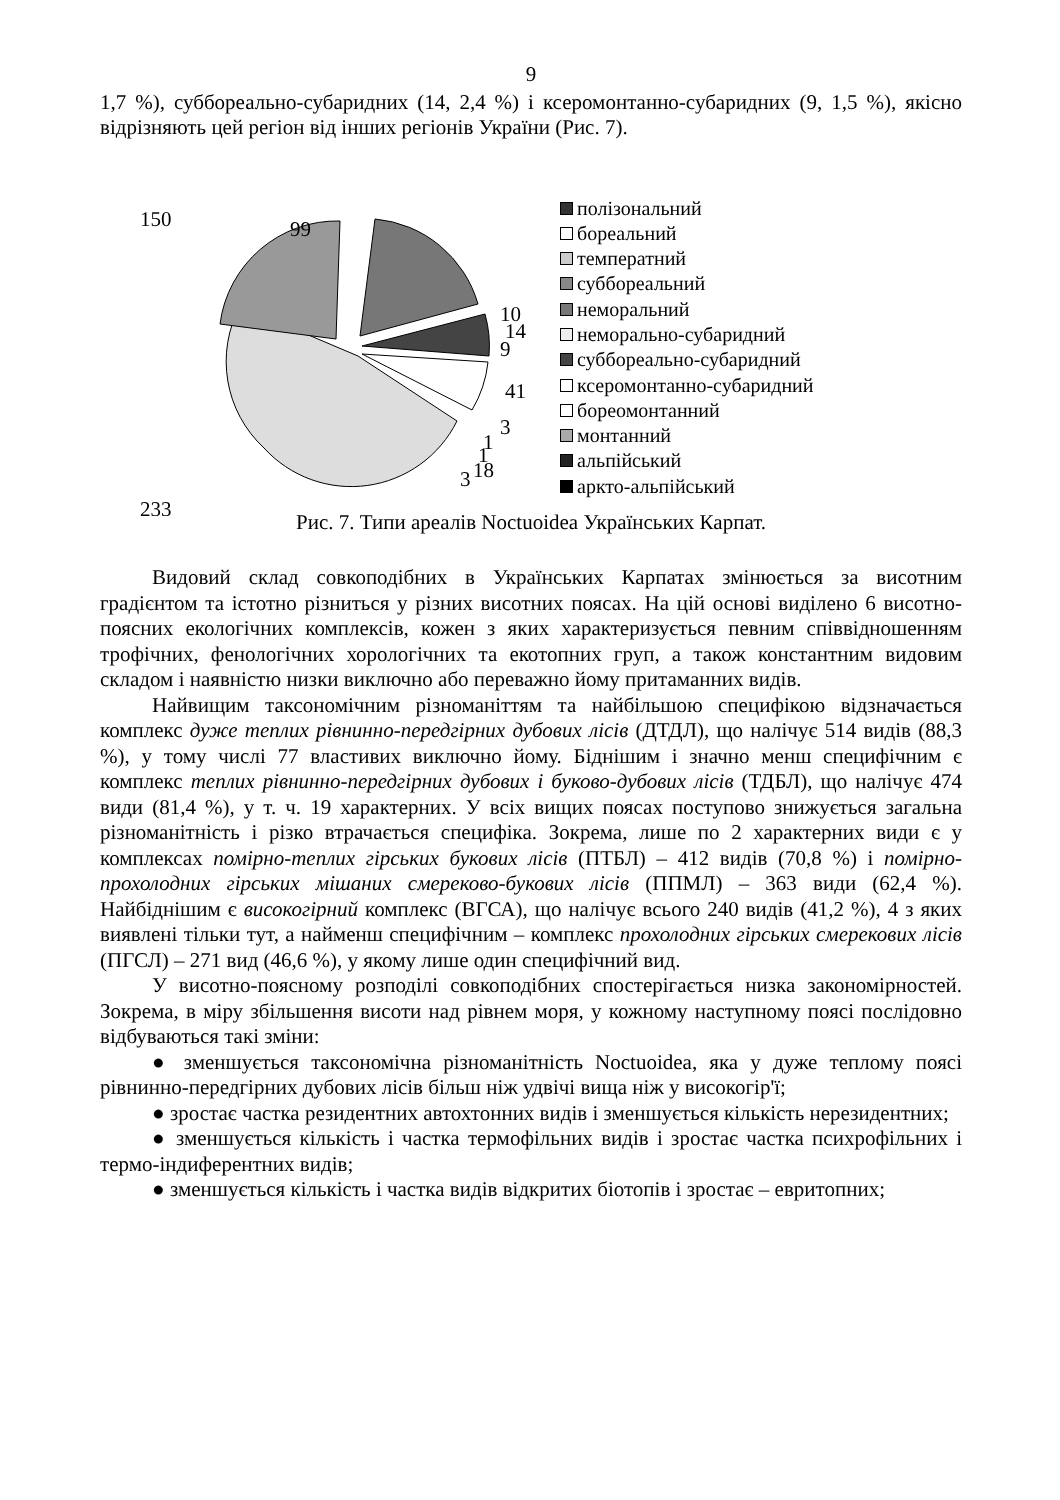9
1,7 %), суббореально-субаридних (14, 2,4 %) і ксеромонтанно-субаридних (9, 1,5 %), якісно відрізняють цей регіон від інших регіонів України (Рис. 7).
150
99
10
14
9
41
3
1
1
18
3
233
полізональний
бореальний
температний
суббореальний
неморальний
неморально-субаридний
суббореально-субаридний
ксеромонтанно-субаридний
бореомонтанний
монтанний
альпійський
аркто-альпійський
Рис. 7. Типи ареалів Noctuoidea Українських Карпат.
Видовий склад совкоподібних в Українських Карпатах змінюється за висотним градієнтом та істотно різниться у різних висотних поясах. На цій основі виділено 6 висотно-поясних екологічних комплексів, кожен з яких характеризується певним співвідношенням трофічних, фенологічних хорологічних та екотопних груп, а також константним видовим складом і наявністю низки виключно або переважно йому притаманних видів.
Найвищим таксономічним різноманіттям та найбільшою специфікою відзначається комплекс дуже теплих рівнинно-передгірних дубових лісів (ДТДЛ), що налічує 514 видів (88,3 %), у тому числі 77 властивих виключно йому. Біднішим і значно менш специфічним є комплекс теплих рівнинно-передгірних дубових і буково-дубових лісів (ТДБЛ), що налічує 474 види (81,4 %), у т. ч. 19 характерних. У всіх вищих поясах поступово знижується загальна різноманітність і різко втрачається специфіка. Зокрема, лише по 2 характерних види є у комплексах помірно-теплих гірських букових лісів (ПТБЛ) – 412 видів (70,8 %) і помірно-прохолодних гірських мішаних смереково-букових лісів (ППМЛ) – 363 види (62,4 %). Найбіднішим є високогірний комплекс (ВГСА), що налічує всього 240 видів (41,2 %), 4 з яких виявлені тільки тут, а найменш специфічним – комплекс прохолодних гірських смерекових лісів (ПГСЛ) – 271 вид (46,6 %), у якому лише один специфічний вид.
У висотно-поясному розподілі совкоподібних спостерігається низка закономірностей. Зокрема, в міру збільшення висоти над рівнем моря, у кожному наступному поясі послідовно відбуваються такі зміни:
● зменшується таксономічна різноманітність Noctuoidea, яка у дуже теплому поясі рівнинно-передгірних дубових лісів більш ніж удвічі вища ніж у високогір'ї;
● зростає частка резидентних автохтонних видів і зменшується кількість нерезидентних;
● зменшується кількість і частка термофільних видів і зростає частка психрофільних і термо-індиферентних видів;
● зменшується кількість і частка видів відкритих біотопів і зростає – евритопних;